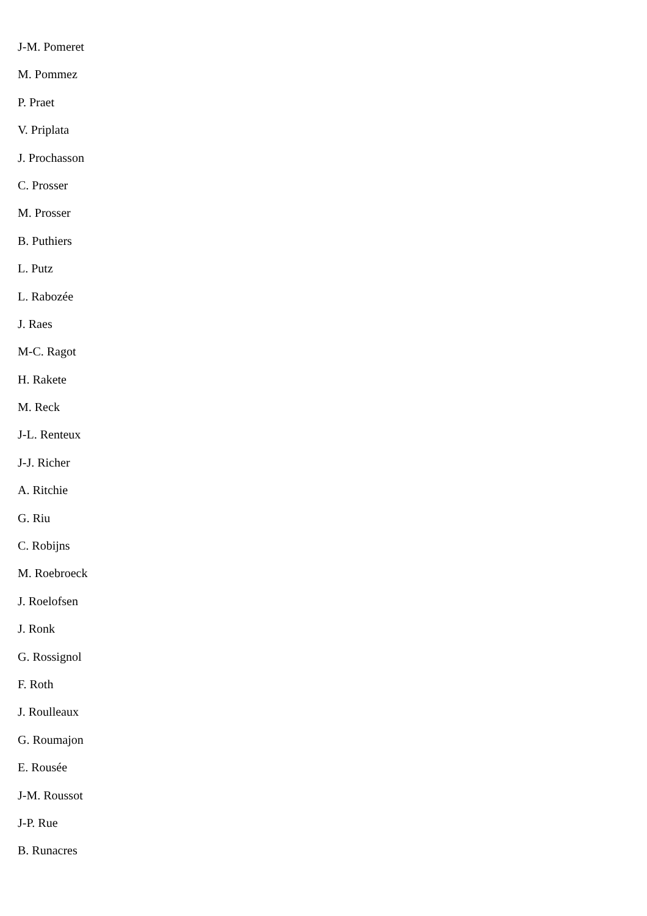J-M. Pomeret
M. Pommez
P. Praet
V. Priplata
J. Prochasson
C. Prosser
M. Prosser
B. Puthiers
L. Putz
L. Rabozée
J. Raes
M-C. Ragot
H. Rakete
M. Reck
J-L. Renteux
J-J. Richer
A. Ritchie
G. Riu
C. Robijns
M. Roebroeck
J. Roelofsen
J. Ronk
G. Rossignol
F. Roth
J. Roulleaux
G. Roumajon
E. Rousée
J-M. Roussot
J-P. Rue
B. Runacres